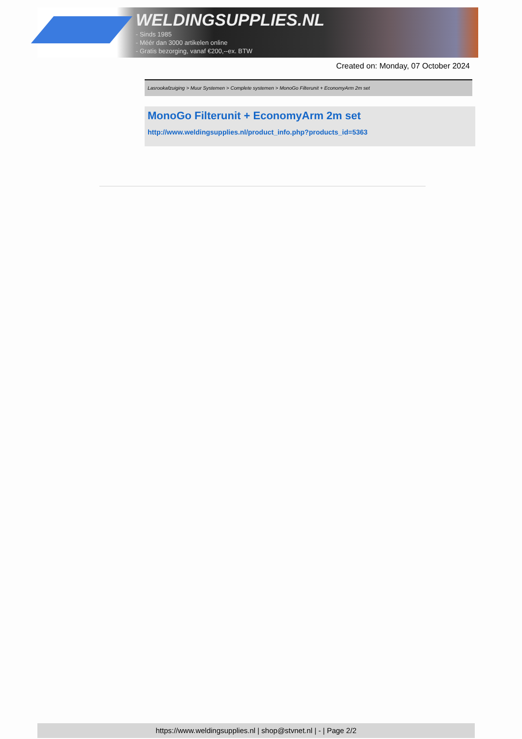WELDINGSUPPLIES.NL
- Sinds 1985
- Méér dan 3000 artikelen online
- Gratis bezorging, vanaf €200,--ex. BTW
Created on: Monday, 07 October 2024
Lasrookafzuiging > Muur Systemen > Complete systemen > MonoGo Filterunit + EconomyArm 2m set
MonoGo Filterunit + EconomyArm 2m set
http://www.weldingsupplies.nl/product_info.php?products_id=5363
https://www.weldingsupplies.nl | shop@stvnet.nl | - | Page 2/2